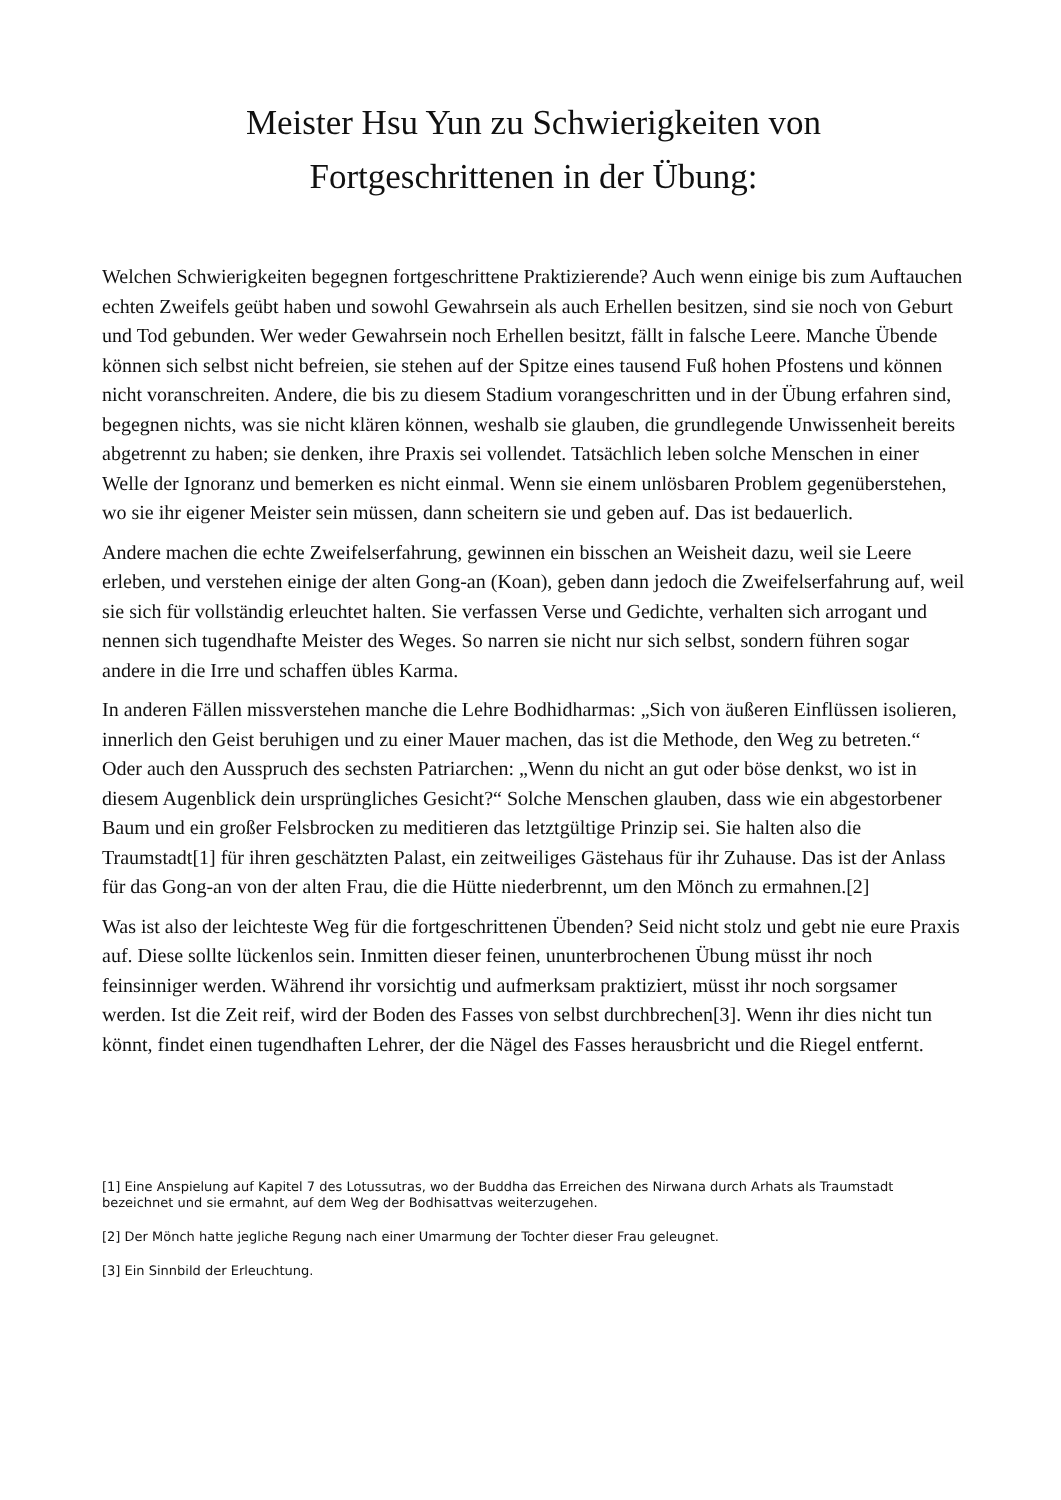Meister Hsu Yun zu Schwierigkeiten von
Fortgeschrittenen in der Übung:
Welchen Schwierigkeiten begegnen fortgeschrittene Praktizierende? Auch wenn einige bis zum Auftauchen echten Zweifels geübt haben und sowohl Gewahrsein als auch Erhellen besitzen, sind sie noch von Geburt und Tod gebunden. Wer weder Gewahrsein noch Erhellen besitzt, fällt in falsche Leere. Manche Übende können sich selbst nicht befreien, sie stehen auf der Spitze eines tausend Fuß hohen Pfostens und können nicht voranschreiten. Andere, die bis zu diesem Stadium vorangeschritten und in der Übung erfahren sind, begegnen nichts, was sie nicht klären können, weshalb sie glauben, die grundlegende Unwissenheit bereits abgetrennt zu haben; sie denken, ihre Praxis sei vollendet. Tatsächlich leben solche Menschen in einer Welle der Ignoranz und bemerken es nicht einmal. Wenn sie einem unlösbaren Problem gegenüberstehen, wo sie ihr eigener Meister sein müssen, dann scheitern sie und geben auf. Das ist bedauerlich.
Andere machen die echte Zweifelserfahrung, gewinnen ein bisschen an Weisheit dazu, weil sie Leere erleben, und verstehen einige der alten Gong-an (Koan), geben dann jedoch die Zweifelserfahrung auf, weil sie sich für vollständig erleuchtet halten. Sie verfassen Verse und Gedichte, verhalten sich arrogant und nennen sich tugendhafte Meister des Weges. So narren sie nicht nur sich selbst, sondern führen sogar andere in die Irre und schaffen übles Karma.
In anderen Fällen missverstehen manche die Lehre Bodhidharmas: „Sich von äußeren Einflüssen isolieren, innerlich den Geist beruhigen und zu einer Mauer machen, das ist die Methode, den Weg zu betreten.“ Oder auch den Ausspruch des sechsten Patriarchen: „Wenn du nicht an gut oder böse denkst, wo ist in diesem Augenblick dein ursprüngliches Gesicht?“ Solche Menschen glauben, dass wie ein abgestorbener Baum und ein großer Felsbrocken zu meditieren das letztgültige Prinzip sei. Sie halten also die Traumstadt[1] für ihren geschätzten Palast, ein zeitweiliges Gästehaus für ihr Zuhause. Das ist der Anlass für das Gong-an von der alten Frau, die die Hütte niederbrennt, um den Mönch zu ermahnen.[2]
Was ist also der leichteste Weg für die fortgeschrittenen Übenden? Seid nicht stolz und gebt nie eure Praxis auf. Diese sollte lückenlos sein. Inmitten dieser feinen, ununterbrochenen Übung müsst ihr noch feinsinniger werden. Während ihr vorsichtig und aufmerksam praktiziert, müsst ihr noch sorgsamer werden. Ist die Zeit reif, wird der Boden des Fasses von selbst durchbrechen[3]. Wenn ihr dies nicht tun könnt, findet einen tugendhaften Lehrer, der die Nägel des Fasses herausbricht und die Riegel entfernt.
[1] Eine Anspielung auf Kapitel 7 des Lotussutras, wo der Buddha das Erreichen des Nirwana durch Arhats als Traumstadt bezeichnet und sie ermahnt, auf dem Weg der Bodhisattvas weiterzugehen.
[2] Der Mönch hatte jegliche Regung nach einer Umarmung der Tochter dieser Frau geleugnet.
[3] Ein Sinnbild der Erleuchtung.